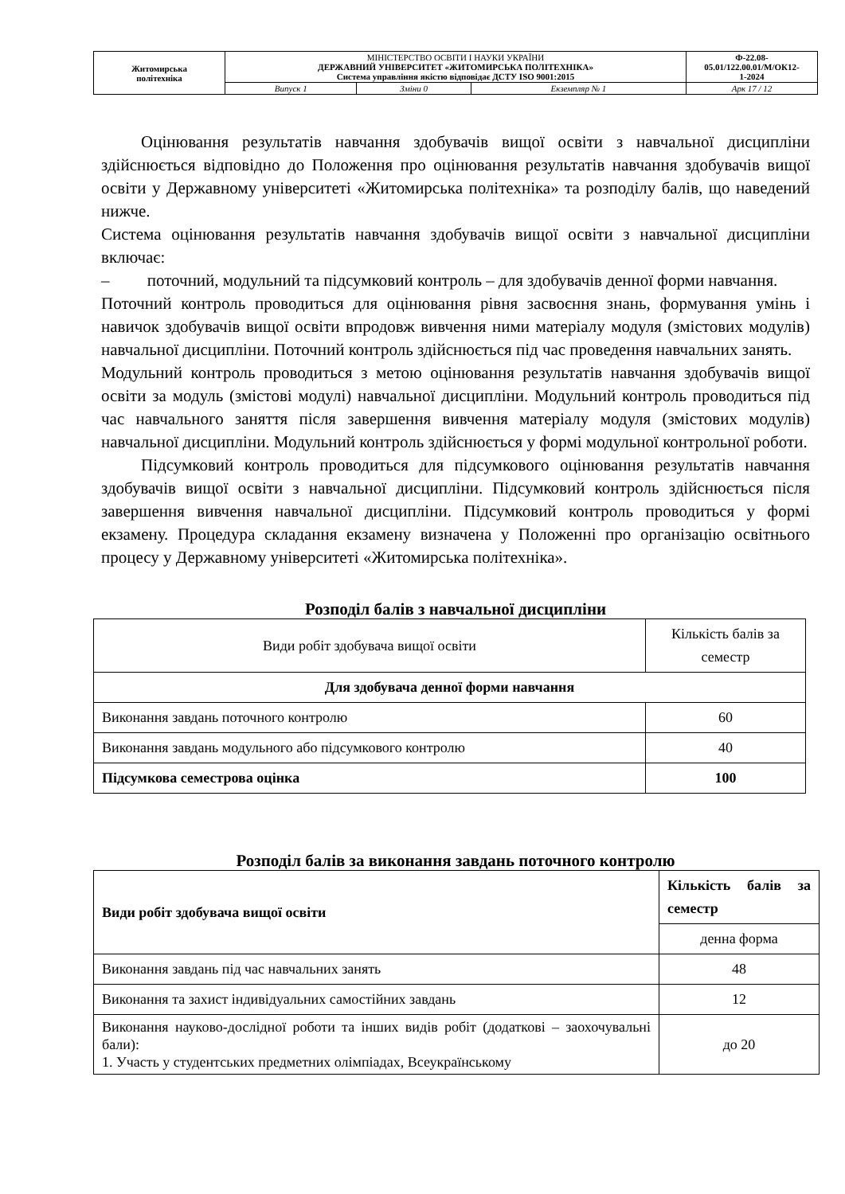| Житомирська політехніка | МІНІСТЕРСТВО ОСВІТИ І НАУКИ УКРАЇНИ ДЕРЖАВНИЙ УНІВЕРСИТЕТ «ЖИТОМИРСЬКА ПОЛІТЕХНІКА» Система управління якістю відповідає ДСТУ ISO 9001:2015 | | | Ф-22.08- 05.01/122.00.01/М/ОК12- 1-2024 |
| | Випуск 1 | Зміни 0 | Екземпляр № 1 | Арк 17 / 12 |
Оцінювання результатів навчання здобувачів вищої освіти з навчальної дисципліни здійснюється відповідно до Положення про оцінювання результатів навчання здобувачів вищої освіти у Державному університеті «Житомирська політехніка» та розподілу балів, що наведений нижче.
Система оцінювання результатів навчання здобувачів вищої освіти з навчальної дисципліни включає:
– поточний, модульний та підсумковий контроль – для здобувачів денної форми навчання.
Поточний контроль проводиться для оцінювання рівня засвоєння знань, формування умінь і навичок здобувачів вищої освіти впродовж вивчення ними матеріалу модуля (змістових модулів) навчальної дисципліни. Поточний контроль здійснюється під час проведення навчальних занять.
Модульний контроль проводиться з метою оцінювання результатів навчання здобувачів вищої освіти за модуль (змістові модулі) навчальної дисципліни. Модульний контроль проводиться під час навчального заняття після завершення вивчення матеріалу модуля (змістових модулів) навчальної дисципліни. Модульний контроль здійснюється у формі модульної контрольної роботи.
Підсумковий контроль проводиться для підсумкового оцінювання результатів навчання здобувачів вищої освіти з навчальної дисципліни. Підсумковий контроль здійснюється після завершення вивчення навчальної дисципліни. Підсумковий контроль проводиться у формі екзамену. Процедура складання екзамену визначена у Положенні про організацію освітнього процесу у Державному університеті «Житомирська політехніка».
Розподіл балів з навчальної дисципліни
| Види робіт здобувача вищої освіти | Кількість балів за семестр |
| Для здобувача денної форми навчання | |
| Виконання завдань поточного контролю | 60 |
| Виконання завдань модульного або підсумкового контролю | 40 |
| Підсумкова семестрова оцінка | 100 |
Розподіл балів за виконання завдань поточного контролю
| Види робіт здобувача вищої освіти | Кількість балів за семестр |
| --- | --- |
| | денна форма |
| Виконання завдань під час навчальних занять | 48 |
| Виконання та захист індивідуальних самостійних завдань | 12 |
| Виконання науково-дослідної роботи та інших видів робіт (додаткові – заохочувальні бали): 1. Участь у студентських предметних олімпіадах, Всеукраїнському | до 20 |